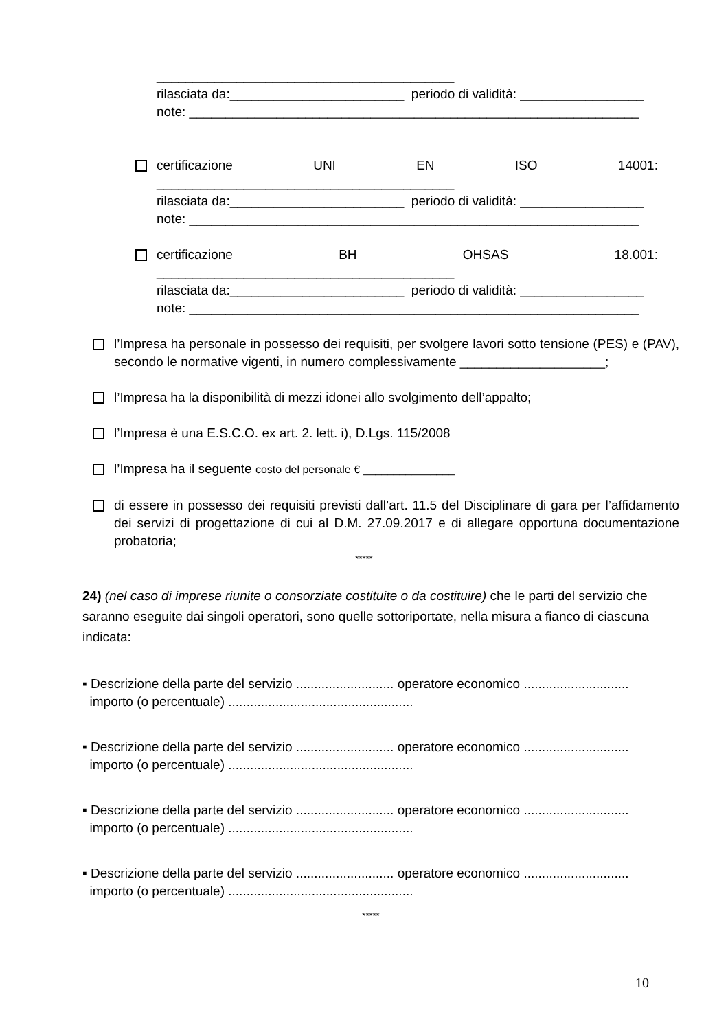_________________________________________
rilasciata da:________________________ periodo di validità: _________________
note: ______________________________________________________________
certificazione UNI EN ISO 14001:
_________________________________________
rilasciata da:________________________ periodo di validità: _________________
note: ______________________________________________________________
certificazione BH OHSAS 18.001:
_________________________________________
rilasciata da:________________________ periodo di validità: _________________
note: ______________________________________________________________
l’Impresa ha personale in possesso dei requisiti, per svolgere lavori sotto tensione (PES) e (PAV), secondo le normative vigenti, in numero complessivamente ____________________;
l’Impresa ha la disponibilità di mezzi idonei allo svolgimento dell’appalto;
l’Impresa è una E.S.C.O. ex art. 2. lett. i), D.Lgs. 115/2008
l’Impresa ha il seguente costo del personale € _______________
di essere in possesso dei requisiti previsti dall’art. 11.5 del Disciplinare di gara per l’affidamento dei servizi di progettazione di cui al D.M. 27.09.2017 e di allegare opportuna documentazione probatoria;
*****
24) (nel caso di imprese riunite o consorziate costituite o da costituire) che le parti del servizio che saranno eseguite dai singoli operatori, sono quelle sottoriportate, nella misura a fianco di ciascuna indicata:
▪ Descrizione della parte del servizio ........................... operatore economico .............................
importo (o percentuale) ...................................................
▪ Descrizione della parte del servizio ........................... operatore economico .............................
importo (o percentuale) ...................................................
▪ Descrizione della parte del servizio ........................... operatore economico .............................
importo (o percentuale) ...................................................
▪ Descrizione della parte del servizio ........................... operatore economico .............................
importo (o percentuale) ...................................................
*****
10